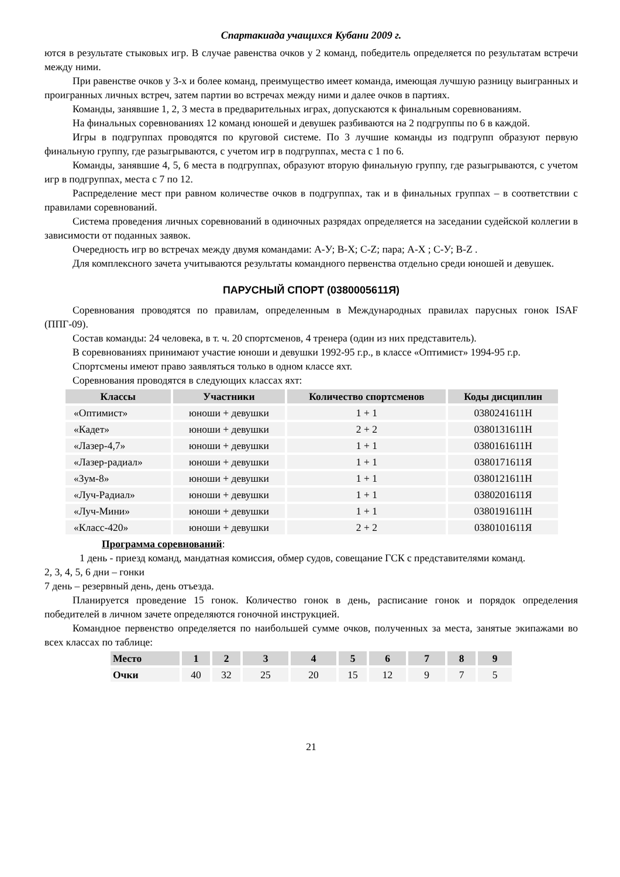Спартакиада учащихся Кубани 2009 г.
ются в результате стыковых игр. В случае равенства очков у 2 команд, победитель определяется по результатам встречи между ними.
При равенстве очков у 3-х и более команд, преимущество имеет команда, имеющая лучшую разницу выигранных и проигранных личных встреч, затем партии во встречах между ними и далее очков в партиях.
Команды, занявшие 1, 2, 3 места в предварительных играх, допускаются к финальным соревнованиям.
На финальных соревнованиях 12 команд юношей и девушек разбиваются на 2 подгруппы по 6 в каждой.
Игры в подгруппах проводятся по круговой системе. По 3 лучшие команды из подгрупп образуют первую финальную группу, где разыгрываются, с учетом игр в подгруппах, места с 1 по 6.
Команды, занявшие 4, 5, 6 места в подгруппах, образуют вторую финальную группу, где разыгрываются, с учетом игр в подгруппах, места с 7 по 12.
Распределение мест при равном количестве очков в подгруппах, так и в финальных группах – в соответствии с правилами соревнований.
Система проведения личных соревнований в одиночных разрядах определяется на заседании судейской коллегии в зависимости от поданных заявок.
Очередность игр во встречах между двумя командами: А-У; В-Х; С-Z; пара; А-Х ; С-У; В-Z .
Для комплексного зачета учитываются результаты командного первенства отдельно среди юношей и девушек.
ПАРУСНЫЙ СПОРТ (0380005611Я)
Соревнования проводятся по правилам, определенным в Международных правилах парусных гонок ISAF (ППГ-09).
Состав команды: 24 человека, в т. ч. 20 спортсменов, 4 тренера (один из них представитель).
В соревнованиях принимают участие юноши и девушки 1992-95 г.р., в классе «Оптимист» 1994-95 г.р.
Спортсмены имеют право заявляться только в одном классе яхт.
Соревнования проводятся в следующих классах яхт:
| Классы | Участники | Количество спортсменов | Коды дисциплин |
| --- | --- | --- | --- |
| «Оптимист» | юноши + девушки | 1 + 1 | 0380241611Н |
| «Кадет» | юноши + девушки | 2 + 2 | 0380131611Н |
| «Лазер-4,7» | юноши + девушки | 1 + 1 | 0380161611Н |
| «Лазер-радиал» | юноши + девушки | 1 + 1 | 0380171611Я |
| «Зум-8» | юноши + девушки | 1 + 1 | 0380121611Н |
| «Луч-Радиал» | юноши + девушки | 1 + 1 | 0380201611Я |
| «Луч-Мини» | юноши + девушки | 1 + 1 | 0380191611Н |
| «Класс-420» | юноши + девушки | 2 + 2 | 0380101611Я |
Программа соревнований:
1 день - приезд команд, мандатная комиссия, обмер судов, совещание ГСК с представителями команд.
2, 3, 4, 5, 6 дни – гонки
7 день – резервный день, день отъезда.
Планируется проведение 15 гонок. Количество гонок в день, расписание гонок и порядок определения победителей в личном зачете определяются гоночной инструкцией.
Командное первенство определяется по наибольшей сумме очков, полученных за места, занятые экипажами во всех классах по таблице:
| Место | 1 | 2 | 3 | 4 | 5 | 6 | 7 | 8 | 9 |
| --- | --- | --- | --- | --- | --- | --- | --- | --- | --- |
| Очки | 40 | 32 | 25 | 20 | 15 | 12 | 9 | 7 | 5 |
21